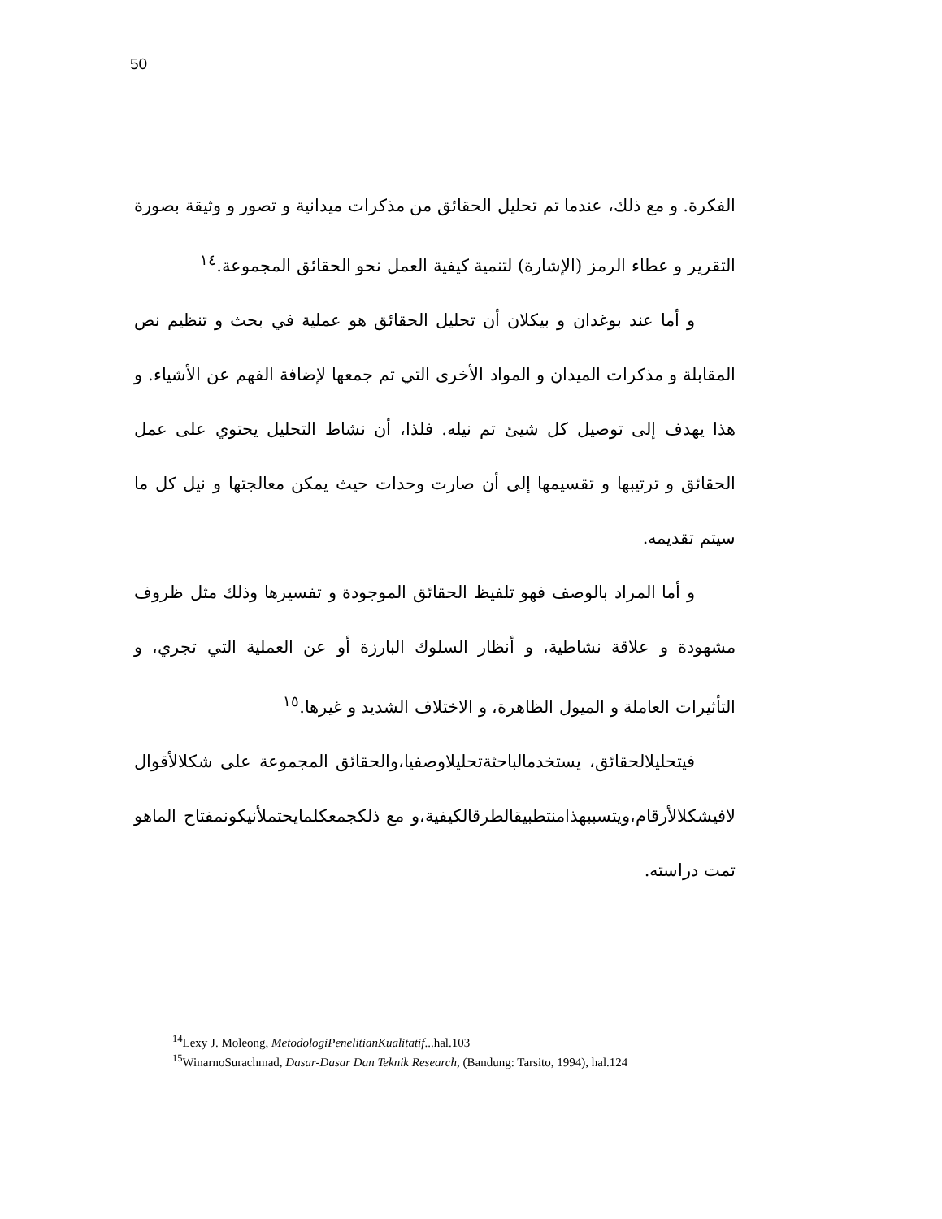50
الفكرة. و مع ذلك، عندما تم تحليل الحقائق من مذكرات ميدانية و تصور و وثيقة بصورة التقرير و عطاء الرمز (الإشارة) لتنمية كيفية العمل نحو الحقائق المجموعة.<sup>١٤</sup>
و أما عند بوغدان و بيكلان أن تحليل الحقائق هو عملية في بحث و تنظيم نص المقابلة و مذكرات الميدان و المواد الأخرى التي تم جمعها لإضافة الفهم عن الأشياء. و هذا يهدف إلى توصيل كل شيئ تم نيله. فلذا، أن نشاط التحليل يحتوي على عمل الحقائق و ترتيبها و تقسيمها إلى أن صارت وحدات حيث يمكن معالجتها و نيل كل ما سيتم تقديمه.
و أما المراد بالوصف فهو تلفيظ الحقائق الموجودة و تفسيرها وذلك مثل ظروف مشهودة و علاقة نشاطية، و أنظار السلوك البارزة أو عن العملية التي تجري، و التأثيرات العاملة و الميول الظاهرة، و الاختلاف الشديد و غيرها.<sup>١٥</sup>
فيتحليلالحقائق، يستخدمالباحثةتحليلاوصفيا،والحقائق المجموعة على شكلالأقوال لافيشكلالأرقام،ويتسببهذامنتطبيقالطرقالكيفية،و مع ذلكجمعكلمايحتملأنيكونمفتاح الماهو تمت دراسته.
<sup>14</sup> Lexy J. Moleong, MetodologiPenelitianKualitatif...hal.103
<sup>15</sup> WinarnoSurachmad, Dasar-Dasar Dan Teknik Research, (Bandung: Tarsito, 1994), hal.124